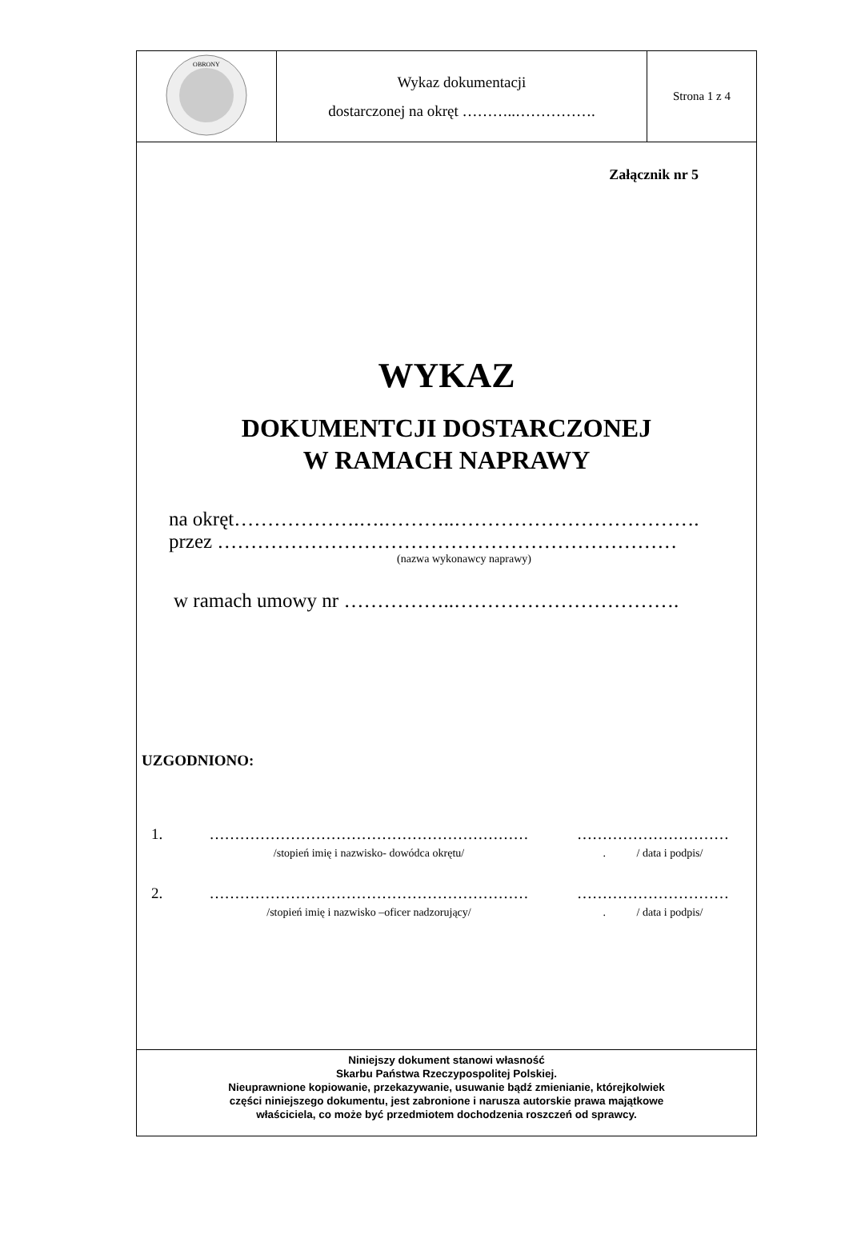| OBRONY | Wykaz dokumentacji dostarczonej na okręt ………..……………. | Strona 1 z 4 |
Załącznik nr 5
WYKAZ
DOKUMENTCJI DOSTARCZONEJ
W RAMACH NAPRAWY
na okręt……………….….………..……………………………….
przez ……………………………………………………………
(nazwa wykonawcy naprawy)
w ramach umowy nr ……………..…………………………….
UZGODNIONO:
1. ………………………………………………………
/stopień imię i nazwisko- dowódca okrętu/
…………………………
. / data i podpis/
2. ………………………………………………………
/stopień imię i nazwisko –oficer nadzorujący/
…………………………
. / data i podpis/
Niniejszy dokument stanowi własność
Skarbu Państwa Rzeczypospolitej Polskiej.
Nieuprawnione kopiowanie, przekazywanie, usuwanie bądź zmienianie, którejkolwiek
części niniejszego dokumentu, jest zabronione i narusza autorskie prawa majątkowe
właściciela, co może być przedmiotem dochodzenia roszczeń od sprawcy.